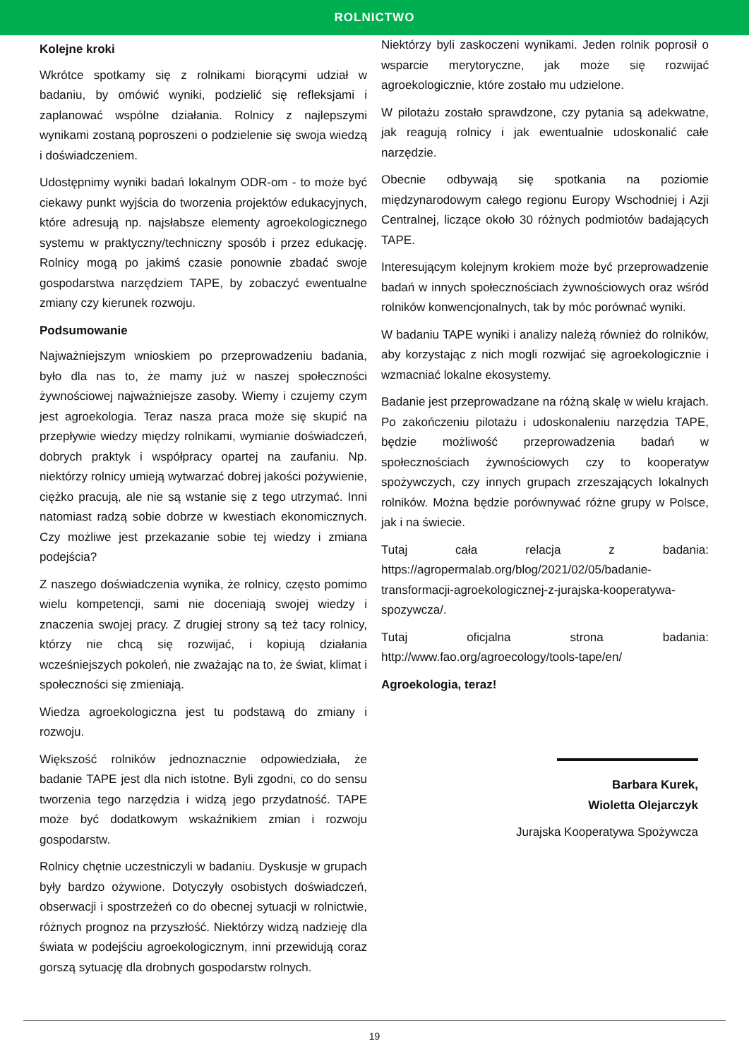ROLNICTWO
Kolejne kroki
Wkrótce spotkamy się z rolnikami biorącymi udział w badaniu, by omówić wyniki, podzielić się refleksjami i zaplanować wspólne działania. Rolnicy z najlepszymi wynikami zostaną poproszeni o podzielenie się swoja wiedzą i doświadczeniem.
Udostępnimy wyniki badań lokalnym ODR-om - to może być ciekawy punkt wyjścia do tworzenia projektów edukacyjnych, które adresują np. najsłabsze elementy agroekologicznego systemu w praktyczny/techniczny sposób i przez edukację. Rolnicy mogą po jakimś czasie ponownie zbadać swoje gospodarstwa narzędziem TAPE, by zobaczyć ewentualne zmiany czy kierunek rozwoju.
Podsumowanie
Najważniejszym wnioskiem po przeprowadzeniu badania, było dla nas to, że mamy już w naszej społeczności żywnościowej najważniejsze zasoby. Wiemy i czujemy czym jest agroekologia. Teraz nasza praca może się skupić na przepływie wiedzy między rolnikami, wymianie doświadczeń, dobrych praktyk i współpracy opartej na zaufaniu. Np. niektórzy rolnicy umieją wytwarzać dobrej jakości pożywienie, ciężko pracują, ale nie są wstanie się z tego utrzymać. Inni natomiast radzą sobie dobrze w kwestiach ekonomicznych. Czy możliwe jest przekazanie sobie tej wiedzy i zmiana podejścia?
Z naszego doświadczenia wynika, że rolnicy, często pomimo wielu kompetencji, sami nie doceniają swojej wiedzy i znaczenia swojej pracy. Z drugiej strony są też tacy rolnicy, którzy nie chcą się rozwijać, i kopiują działania wcześniejszych pokoleń, nie zważając na to, że świat, klimat i społeczności się zmieniają.
Wiedza agroekologiczna jest tu podstawą do zmiany i rozwoju.
Większość rolników jednoznacznie odpowiedziała, że badanie TAPE jest dla nich istotne. Byli zgodni, co do sensu tworzenia tego narzędzia i widzą jego przydatność. TAPE może być dodatkowym wskaźnikiem zmian i rozwoju gospodarstw.
Rolnicy chętnie uczestniczyli w badaniu. Dyskusje w grupach były bardzo ożywione. Dotyczyły osobistych doświadczeń, obserwacji i spostrzeżeń co do obecnej sytuacji w rolnictwie, różnych prognoz na przyszłość. Niektórzy widzą nadzieję dla świata w podejściu agroekologicznym, inni przewidują coraz gorszą sytuację dla drobnych gospodarstw rolnych.
Niektórzy byli zaskoczeni wynikami. Jeden rolnik poprosił o wsparcie merytoryczne, jak może się rozwijać agroekologicznie, które zostało mu udzielone.
W pilotażu zostało sprawdzone, czy pytania są adekwatne, jak reagują rolnicy i jak ewentualnie udoskonalić całe narzędzie.
Obecnie odbywają się spotkania na poziomie międzynarodowym całego regionu Europy Wschodniej i Azji Centralnej, liczące około 30 różnych podmiotów badających TAPE.
Interesującym kolejnym krokiem może być przeprowadzenie badań w innych społecznościach żywnościowych oraz wśród rolników konwencjonalnych, tak by móc porównać wyniki.
W badaniu TAPE wyniki i analizy należą również do rolników, aby korzystając z nich mogli rozwijać się agroekologicznie i wzmacniać lokalne ekosystemy.
Badanie jest przeprowadzane na różną skalę w wielu krajach. Po zakończeniu pilotażu i udoskonaleniu narzędzia TAPE, będzie możliwość przeprowadzenia badań w społecznościach żywnościowych czy to kooperatyw spożywczych, czy innych grupach zrzeszających lokalnych rolników. Można będzie porównywać różne grupy w Polsce, jak i na świecie.
Tutaj cała relacja z badania: https://agropermalab.org/blog/2021/02/05/badanie-transformacji-agroekologicznej-z-jurajska-kooperatywa-spozywcza/.
Tutaj oficjalna strona badania: http://www.fao.org/agroecology/tools-tape/en/
Agroekologia, teraz!
Barbara Kurek,
Wioletta Olejarczyk
Jurajska Kooperatywa Spożywcza
19